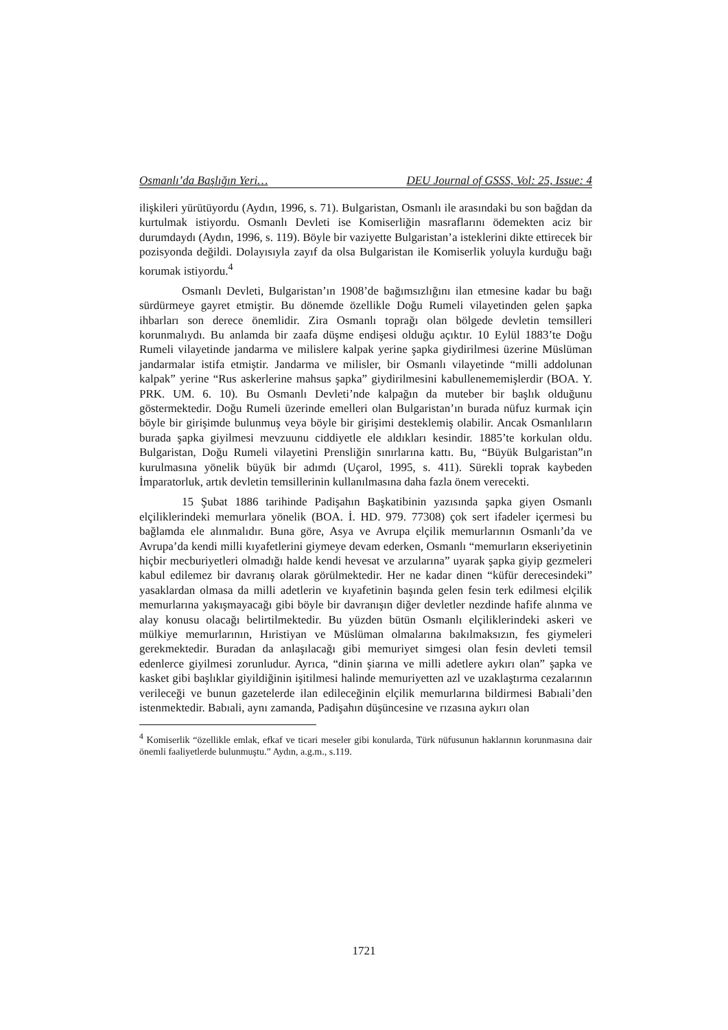Osmanlı’da Başlığın Yeri… DEU Journal of GSSS, Vol: 25, Issue: 4
ilişkileri yürütüyordu (Aydın, 1996, s. 71). Bulgaristan, Osmanlı ile arasındaki bu son bağdan da kurtulmak istiyordu. Osmanlı Devleti ise Komiserliğin masraflarını ödemekten aciz bir durumdaydı (Aydın, 1996, s. 119). Böyle bir vaziyette Bulgaristan’a isteklerini dikte ettirecek bir pozisyonda değildi. Dolayısıyla zayıf da olsa Bulgaristan ile Komiserlik yoluyla kurduğu bağı korumak istiyordu.<sup>4</sup>
Osmanlı Devleti, Bulgaristan’ın 1908’de bağımsızlığını ilan etmesine kadar bu bağı sürdürmeye gayret etmiştir. Bu dönemde özellikle Doğu Rumeli vilayetinden gelen şapka ihbarları son derece önemlidir. Zira Osmanlı toprağı olan bölgede devletin temsilleri korunmalıydı. Bu anlamda bir zaafa düşme endişesi olduğu açıktır. 10 Eylül 1883’te Doğu Rumeli vilayetinde jandarma ve milislere kalpak yerine şapka giydirilmesi üzerine Müslüman jandarmalar istifa etmiştir. Jandarma ve milisler, bir Osmanlı vilayetinde “milli addolunan kalpak” yerine “Rus askerlerine mahsus şapka” giydirilmesini kabullenememişlerdir (BOA. Y. PRK. UM. 6. 10). Bu Osmanlı Devleti’nde kalpağın da muteber bir başlık olduğunu göstermektedir. Doğu Rumeli üzerinde emelleri olan Bulgaristan’ın burada nüfuz kurmak için böyle bir girişimde bulunmuş veya böyle bir girişimi desteklemiş olabilir. Ancak Osmanlıların burada şapka giyilmesi mevzuunu ciddiyetle ele aldıkları kesindir. 1885’te korkulan oldu. Bulgaristan, Doğu Rumeli vilayetini Prensliğin sınırlarına kattı. Bu, “Büyük Bulgaristan”ın kurulmasına yönelik büyük bir adımdı (Uçarol, 1995, s. 411). Sürekli toprak kaybeden İmparatorluk, artık devletin temsillerinin kullanılmasına daha fazla önem verecekti.
15 Şubat 1886 tarihinde Padişahın Başkatibinin yazısında şapka giyen Osmanlı elçiliklerindeki memurlara yönelik (BOA. İ. HD. 979. 77308) çok sert ifadeler içermesi bu bağlamda ele alınmalıdır. Buna göre, Asya ve Avrupa elçilik memurlarının Osmanlı’da ve Avrupa’da kendi milli kıyafetlerini giymeye devam ederken, Osmanlı “memurların ekseriyetinin hiçbir mecburiyetleri olmadığı halde kendi hevesat ve arzularına” uyarak şapka giyip gezmeleri kabul edilemez bir davranış olarak görülmektedir. Her ne kadar dinen “küfür derecesindeki” yasaklardan olmasa da milli adetlerin ve kıyafetinin başında gelen fesin terk edilmesi elçilik memurlarına yakışmayacağı gibi böyle bir davranışın diğer devletler nezdinde hafife alınma ve alay konusu olacağı belirtilmektedir. Bu yüzden bütün Osmanlı elçiliklerindeki askeri ve mülkiye memurlarının, Hıristiyan ve Müslüman olmalarına bakılmaksızın, fes giymeleri gerekmektedir. Buradan da anlaşılacağı gibi memuriyet simgesi olan fesin devleti temsil edenlerce giyilmesi zorunludur. Ayrıca, “dinin şiarına ve milli adetlere aykırı olan” şapka ve kasket gibi başlıklar giyildiğinin işitilmesi halinde memuriyetten azl ve uzaklaştırma cezalarının verileceği ve bunun gazetelerde ilan edileceğinin elçilik memurlarına bildirmesi Babıali’den istenmektedir. Babıali, aynı zamanda, Padişahın düşüncesine ve rızasına aykırı olan
<sup>4</sup> Komiserlik “özellikle emlak, efkaf ve ticari meseler gibi konularda, Türk nüfusunun haklarının korunmasına dair önemli faaliyetlerde bulunmuştu.” Aydın, a.g.m., s.119.
1721